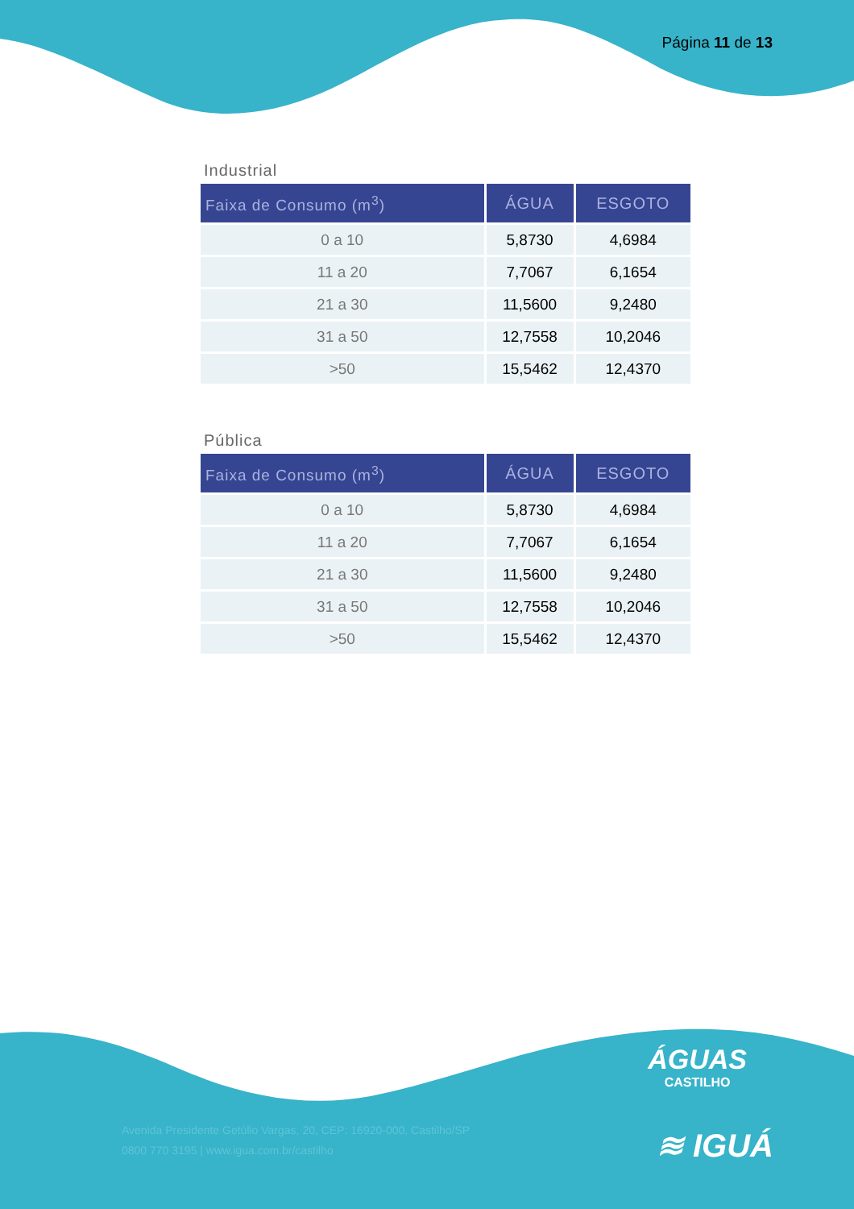Página 11 de 13
Industrial
| Faixa de Consumo (m<sup>3</sup>) | ÁGUA | ESGOTO |
| --- | --- | --- |
| 0 a 10 | 5,8730 | 4,6984 |
| 11 a 20 | 7,7067 | 6,1654 |
| 21 a 30 | 11,5600 | 9,2480 |
| 31 a 50 | 12,7558 | 10,2046 |
| >50 | 15,5462 | 12,4370 |
Pública
| Faixa de Consumo (m<sup>3</sup>) | ÁGUA | ESGOTO |
| --- | --- | --- |
| 0 a 10 | 5,8730 | 4,6984 |
| 11 a 20 | 7,7067 | 6,1654 |
| 21 a 30 | 11,5600 | 9,2480 |
| 31 a 50 | 12,7558 | 10,2046 |
| >50 | 15,5462 | 12,4370 |
ÁGUAS
CASTILHO
Avenida Presidente Getúlio Vargas, 20, CEP: 16920-000, Castilho/SP
0800 770 3195 | www.igua.com.br/castilho
≋ IGUÁ